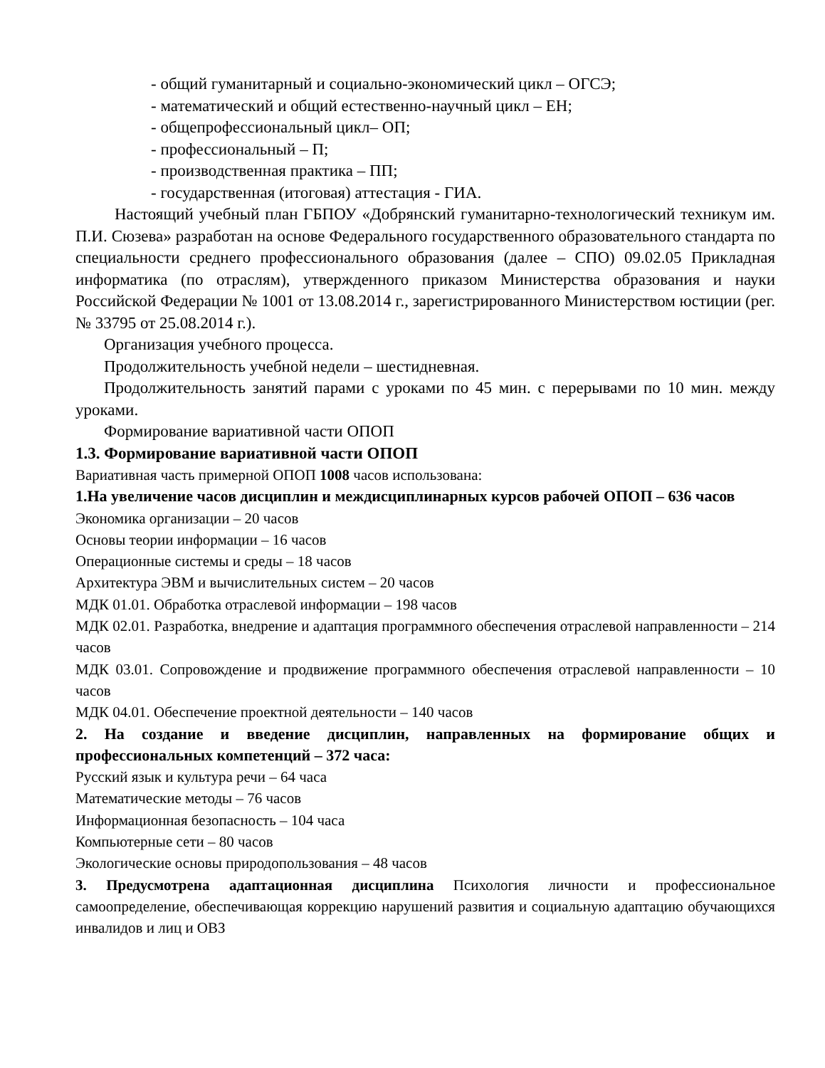- общий гуманитарный и социально-экономический цикл – ОГСЭ;
- математический и общий естественно-научный цикл – ЕН;
- общепрофессиональный цикл– ОП;
- профессиональный – П;
- производственная практика – ПП;
- государственная (итоговая) аттестация - ГИА.
Настоящий учебный план ГБПОУ «Добрянский гуманитарно-технологический техникум им. П.И. Сюзева» разработан на основе Федерального государственного образовательного стандарта по специальности среднего профессионального образования (далее – СПО) 09.02.05 Прикладная информатика (по отраслям), утвержденного приказом Министерства образования и науки Российской Федерации № 1001 от 13.08.2014 г., зарегистрированного Министерством юстиции (рег. № 33795 от 25.08.2014 г.).
Организация учебного процесса.
Продолжительность учебной недели – шестидневная.
Продолжительность занятий парами с уроками по 45 мин. с перерывами по 10 мин. между уроками.
Формирование вариативной части ОПОП
1.3. Формирование вариативной части ОПОП
Вариативная часть примерной ОПОП 1008 часов использована:
1.На увеличение часов дисциплин и междисциплинарных курсов рабочей ОПОП – 636 часов
Экономика организации – 20 часов
Основы теории информации – 16 часов
Операционные системы и среды – 18 часов
Архитектура ЭВМ и вычислительных систем – 20 часов
МДК 01.01. Обработка отраслевой информации – 198 часов
МДК 02.01. Разработка, внедрение и адаптация программного обеспечения отраслевой направленности – 214 часов
МДК 03.01. Сопровождение и продвижение программного обеспечения отраслевой направленности – 10 часов
МДК 04.01. Обеспечение проектной деятельности – 140 часов
2. На создание и введение дисциплин, направленных на формирование общих и профессиональных компетенций – 372 часа:
Русский язык и культура речи – 64 часа
Математические методы – 76 часов
Информационная безопасность – 104 часа
Компьютерные сети – 80 часов
Экологические основы природопользования – 48 часов
3. Предусмотрена адаптационная дисциплина Психология личности и профессиональное самоопределение, обеспечивающая коррекцию нарушений развития и социальную адаптацию обучающихся инвалидов и лиц и ОВЗ